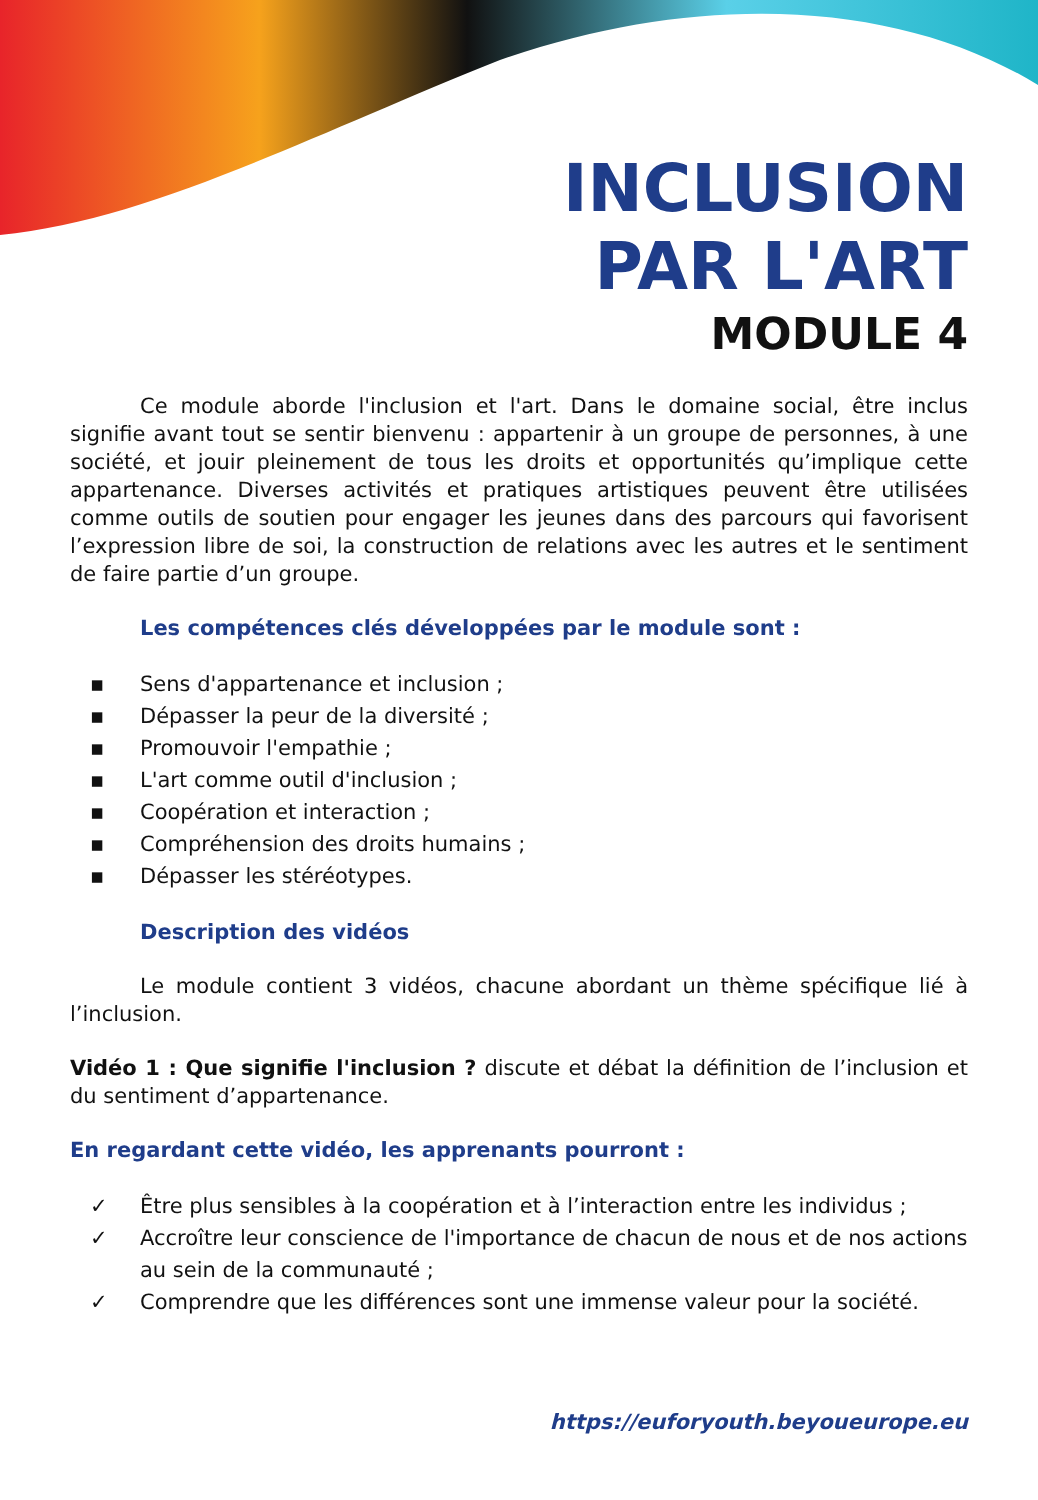INCLUSION
PAR L'ART
MODULE 4
Ce module aborde l'inclusion et l'art. Dans le domaine social, être inclus signifie avant tout se sentir bienvenu : appartenir à un groupe de personnes, à une société, et jouir pleinement de tous les droits et opportunités qu’implique cette appartenance. Diverses activités et pratiques artistiques peuvent être utilisées comme outils de soutien pour engager les jeunes dans des parcours qui favorisent l’expression libre de soi, la construction de relations avec les autres et le sentiment de faire partie d’un groupe.
Les compétences clés développées par le module sont :
▪ Sens d'appartenance et inclusion ;
▪ Dépasser la peur de la diversité ;
▪ Promouvoir l'empathie ;
▪ L'art comme outil d'inclusion ;
▪ Coopération et interaction ;
▪ Compréhension des droits humains ;
▪ Dépasser les stéréotypes.
Description des vidéos
Le module contient 3 vidéos, chacune abordant un thème spécifique lié à l’inclusion.
Vidéo 1 : Que signifie l'inclusion ? discute et débat la définition de l’inclusion et du sentiment d’appartenance.
En regardant cette vidéo, les apprenants pourront :
✓ Être plus sensibles à la coopération et à l’interaction entre les individus ;
✓ Accroître leur conscience de l'importance de chacun de nous et de nos actions au sein de la communauté ;
✓ Comprendre que les différences sont une immense valeur pour la société.
https://euforyouth.beyoueurope.eu